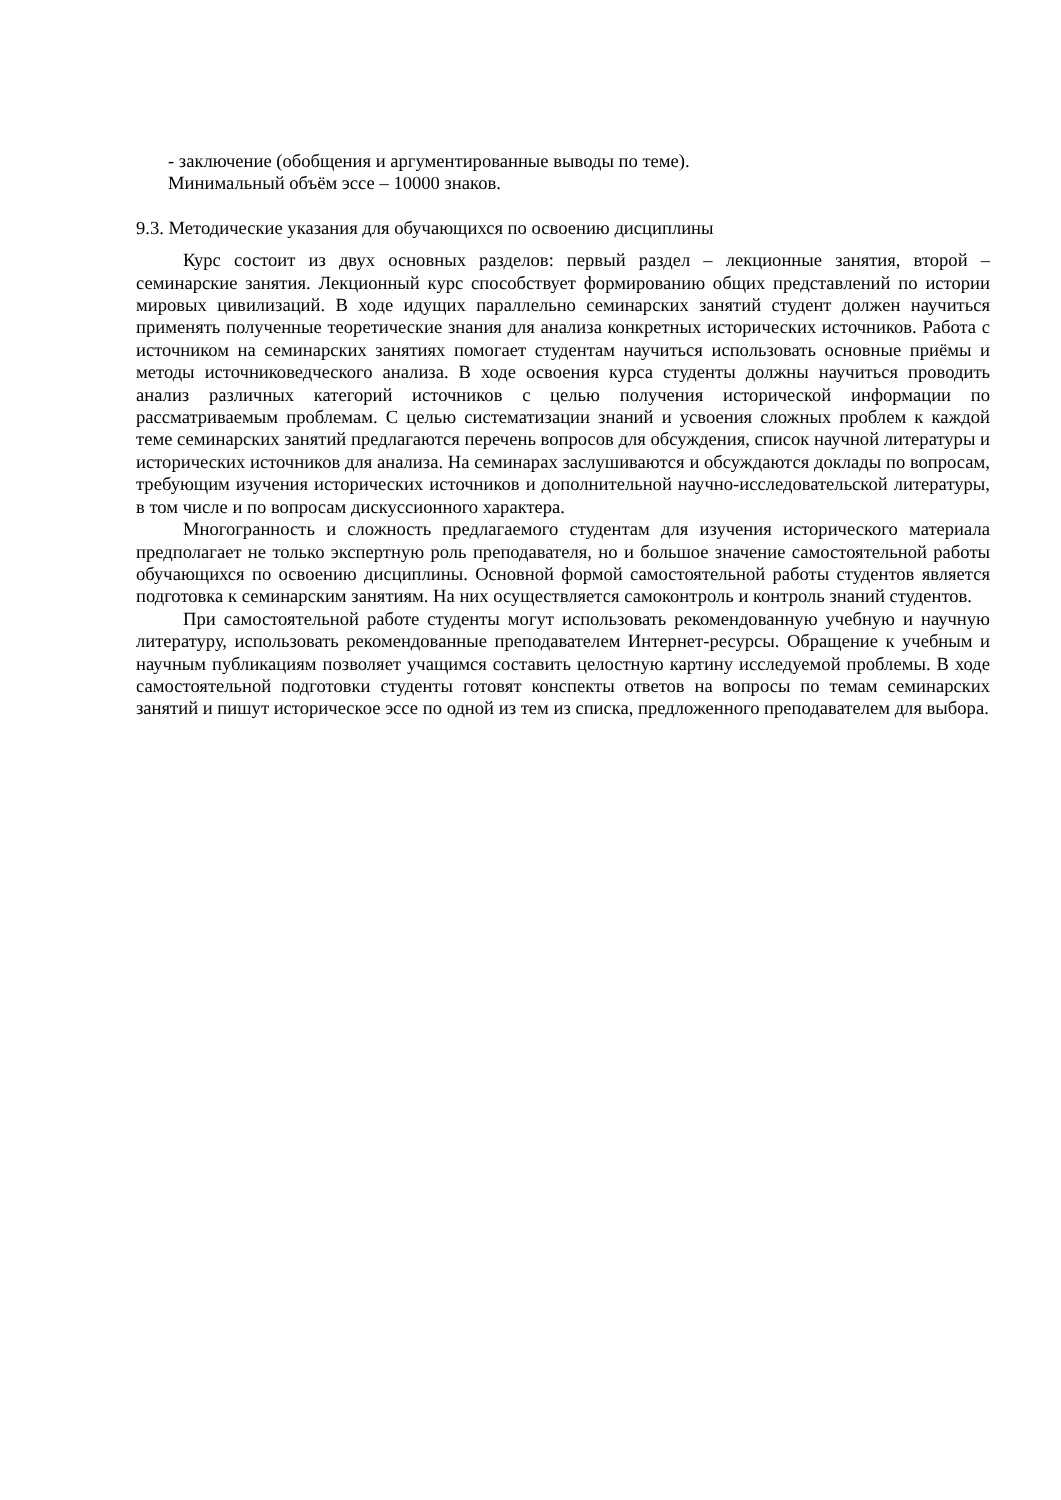- заключение (обобщения и аргументированные выводы по теме).
Минимальный объём эссе – 10000 знаков.
9.3. Методические указания для обучающихся по освоению дисциплины
Курс состоит из двух основных разделов: первый раздел – лекционные занятия, второй – семинарские занятия. Лекционный курс способствует формированию общих представлений по истории мировых цивилизаций. В ходе идущих параллельно семинарских занятий студент должен научиться применять полученные теоретические знания для анализа конкретных исторических источников. Работа с источником на семинарских занятиях помогает студентам научиться использовать основные приёмы и методы источниковедческого анализа. В ходе освоения курса студенты должны научиться проводить анализ различных категорий источников с целью получения исторической информации по рассматриваемым проблемам. С целью систематизации знаний и усвоения сложных проблем к каждой теме семинарских занятий предлагаются перечень вопросов для обсуждения, список научной литературы и исторических источников для анализа. На семинарах заслушиваются и обсуждаются доклады по вопросам, требующим изучения исторических источников и дополнительной научно-исследовательской литературы, в том числе и по вопросам дискуссионного характера.
Многогранность и сложность предлагаемого студентам для изучения исторического материала предполагает не только экспертную роль преподавателя, но и большое значение самостоятельной работы обучающихся по освоению дисциплины. Основной формой самостоятельной работы студентов является подготовка к семинарским занятиям. На них осуществляется самоконтроль и контроль знаний студентов.
При самостоятельной работе студенты могут использовать рекомендованную учебную и научную литературу, использовать рекомендованные преподавателем Интернет-ресурсы. Обращение к учебным и научным публикациям позволяет учащимся составить целостную картину исследуемой проблемы. В ходе самостоятельной подготовки студенты готовят конспекты ответов на вопросы по темам семинарских занятий и пишут историческое эссе по одной из тем из списка, предложенного преподавателем для выбора.